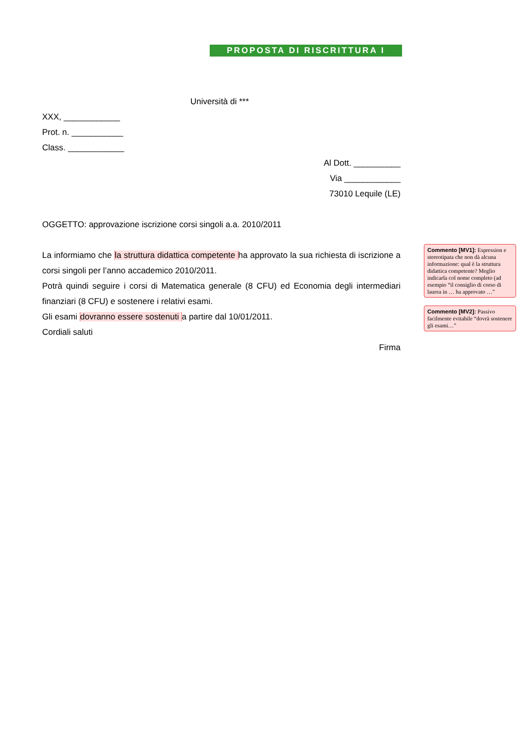PROPOSTA DI RISCRITTURA I
Università di ***
XXX, ____________
Prot. n. ___________
Class. ____________
Al Dott. __________
Via ____________
73010 Lequile (LE)
OGGETTO: approvazione iscrizione corsi singoli a.a. 2010/2011
La informiamo che la struttura didattica competente ha approvato la sua richiesta di iscrizione a corsi singoli per l’anno accademico 2010/2011.
Potrà quindi seguire i corsi di Matematica generale (8 CFU) ed Economia degli intermediari finanziari (8 CFU) e sostenere i relativi esami.
Gli esami dovranno essere sostenuti a partire dal 10/01/2011.
Cordiali saluti
Firma
Commento [MV1]: Espression e stereotipata che non dà alcuna informazione: qual è la struttura didattica competente? Meglio indicarla col nome completo (ad esempio “il consiglio di corso di laurea in … ha approvato …”
Commento [MV2]: Passivo facilmente evitabile “dovrà sostenere gli esami…”